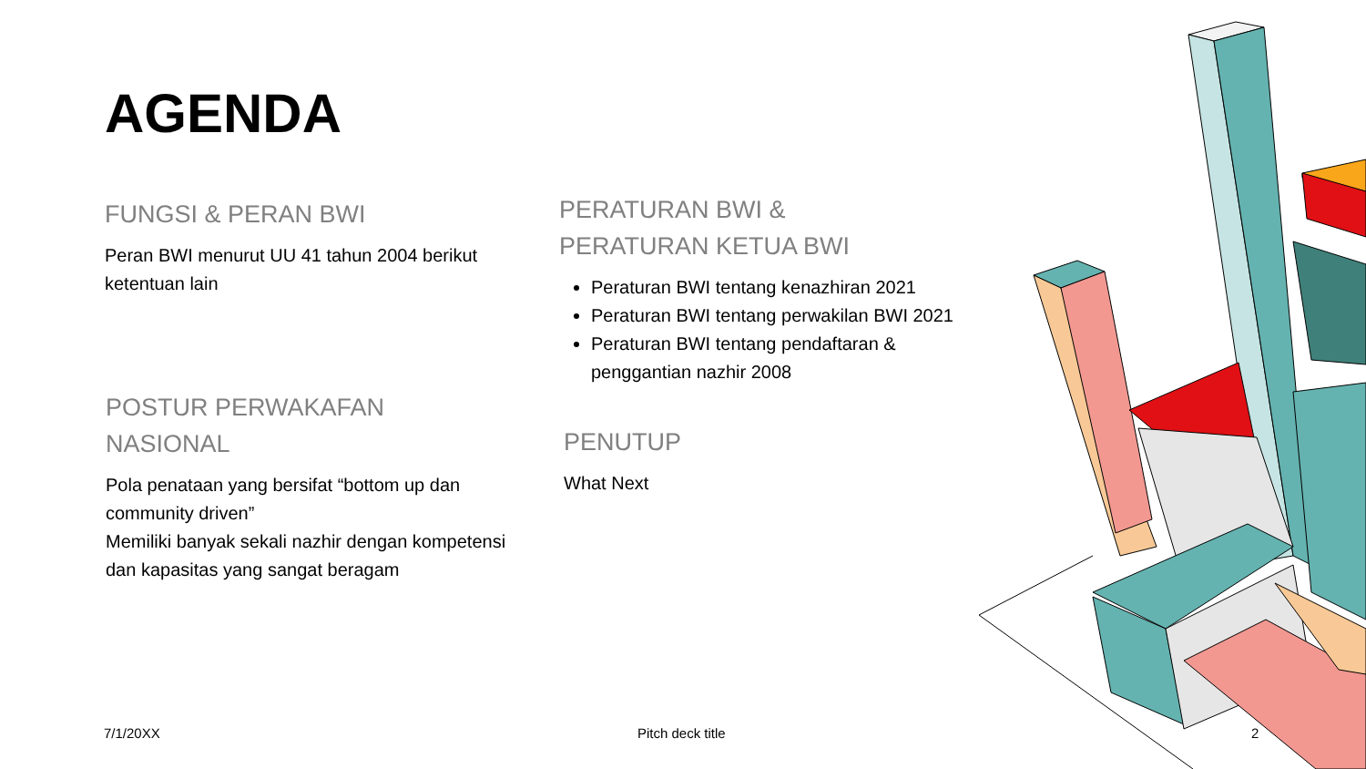AGENDA
FUNGSI & PERAN BWI
Peran BWI menurut UU 41 tahun 2004 berikut ketentuan lain
POSTUR PERWAKAFAN NASIONAL
Pola penataan yang bersifat “bottom up dan community driven”
Memiliki banyak sekali nazhir dengan kompetensi dan kapasitas yang sangat beragam
PERATURAN BWI &
PERATURAN KETUA BWI
Peraturan BWI tentang kenazhiran 2021
Peraturan BWI tentang perwakilan BWI 2021
Peraturan BWI tentang pendaftaran & penggantian nazhir 2008
PENUTUP
What Next
7/1/20XX Pitch deck title 2